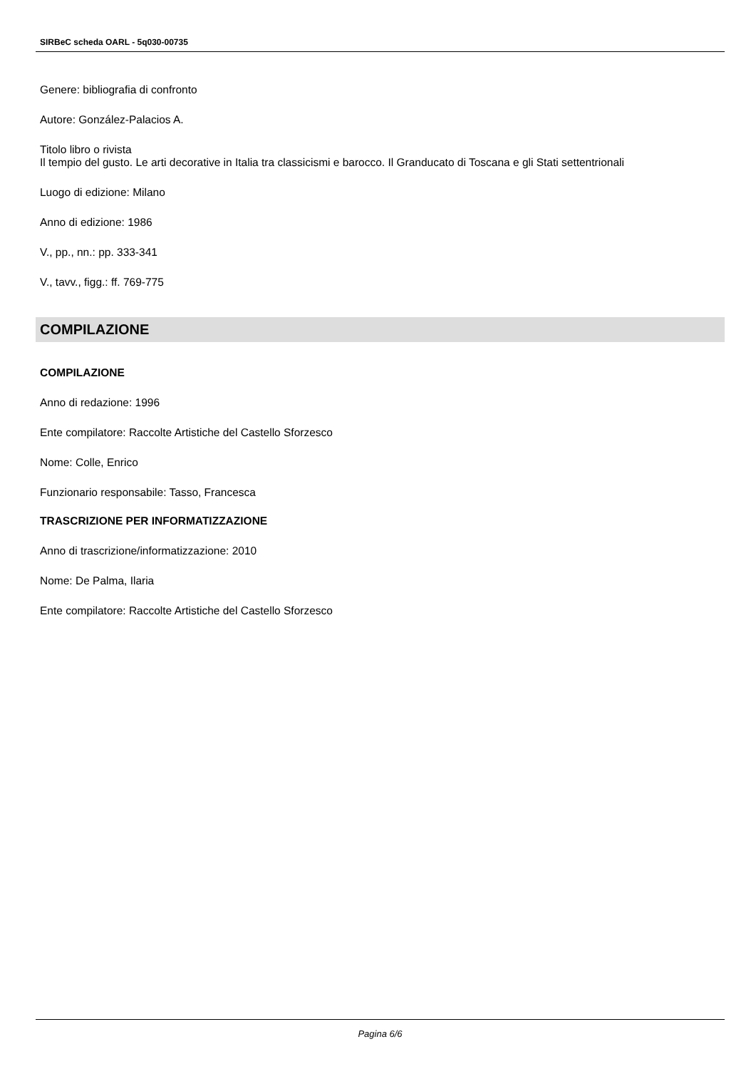SIRBeC scheda OARL - 5q030-00735
Genere: bibliografia di confronto
Autore: González-Palacios A.
Titolo libro o rivista
Il tempio del gusto. Le arti decorative in Italia tra classicismi e barocco. Il Granducato di Toscana e gli Stati settentrionali
Luogo di edizione: Milano
Anno di edizione: 1986
V., pp., nn.: pp. 333-341
V., tavv., figg.: ff. 769-775
COMPILAZIONE
COMPILAZIONE
Anno di redazione: 1996
Ente compilatore: Raccolte Artistiche del Castello Sforzesco
Nome: Colle, Enrico
Funzionario responsabile: Tasso, Francesca
TRASCRIZIONE PER INFORMATIZZAZIONE
Anno di trascrizione/informatizzazione: 2010
Nome: De Palma, Ilaria
Ente compilatore: Raccolte Artistiche del Castello Sforzesco
Pagina 6/6